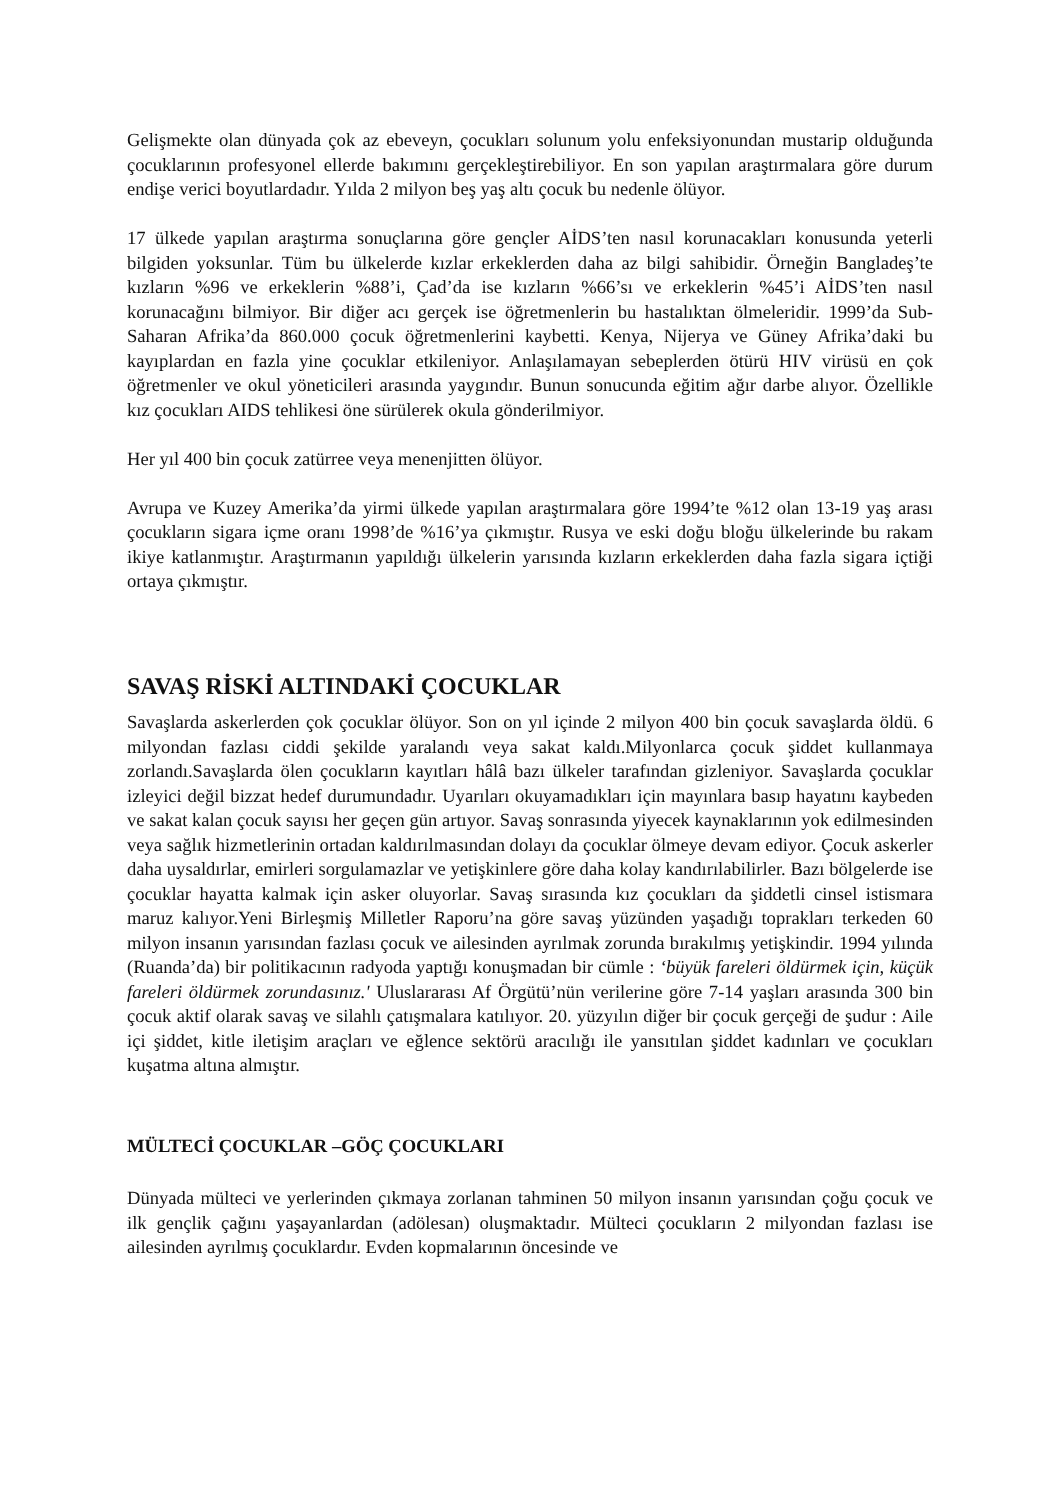Gelişmekte olan dünyada çok az ebeveyn, çocukları solunum yolu enfeksiyonundan mustarip olduğunda çocuklarının profesyonel ellerde bakımını gerçekleştirebiliyor. En son yapılan araştırmalara göre durum endişe verici boyutlardadır. Yılda 2 milyon beş yaş altı çocuk bu nedenle ölüyor.
17 ülkede yapılan araştırma sonuçlarına göre gençler AİDS’ten nasıl korunacakları konusunda yeterli bilgiden yoksunlar. Tüm bu ülkelerde kızlar erkeklerden daha az bilgi sahibidir. Örneğin Bangladeş’te kızların %96 ve erkeklerin %88’i, Çad’da ise kızların %66’sı ve erkeklerin %45’i AİDS’ten nasıl korunacağını bilmiyor. Bir diğer acı gerçek ise öğretmenlerin bu hastalıktan ölmeleridir. 1999’da Sub-Saharan Afrika’da 860.000 çocuk öğretmenlerini kaybetti. Kenya, Nijerya ve Güney Afrika’daki bu kayıplardan en fazla yine çocuklar etkileniyor. Anlaşılamayan sebeplerden ötürü HIV virüsü en çok öğretmenler ve okul yöneticileri arasında yaygındır. Bunun sonucunda eğitim ağır darbe alıyor. Özellikle kız çocukları AIDS tehlikesi öne sürülerek okula gönderilmiyor.
Her yıl 400 bin çocuk zatürree veya menenjitten ölüyor.
Avrupa ve Kuzey Amerika’da yirmi ülkede yapılan araştırmalara göre 1994’te %12 olan 13-19 yaş arası çocukların sigara içme oranı 1998’de %16’ya çıkmıştır. Rusya ve eski doğu bloğu ülkelerinde bu rakam ikiye katlanmıştır. Araştırmanın yapıldığı ülkelerin yarısında kızların erkeklerden daha fazla sigara içtiği ortaya çıkmıştır.
SAVAŞ RİSKİ ALTINDAKİ ÇOCUKLAR
Savaşlarda askerlerden çok çocuklar ölüyor. Son on yıl içinde 2 milyon 400 bin çocuk savaşlarda öldü. 6 milyondan fazlası ciddi şekilde yaralandı veya sakat kaldı.Milyonlarca çocuk şiddet kullanmaya zorlandı.Savaşlarda ölen çocukların kayıtları hâlâ bazı ülkeler tarafından gizleniyor. Savaşlarda çocuklar izleyici değil bizzat hedef durumundadır. Uyarıları okuyamadıkları için mayınlara basıp hayatını kaybeden ve sakat kalan çocuk sayısı her geçen gün artıyor. Savaş sonrasında yiyecek kaynaklarının yok edilmesinden veya sağlık hizmetlerinin ortadan kaldırılmasından dolayı da çocuklar ölmeye devam ediyor. Çocuk askerler daha uysaldırlar, emirleri sorgulamazlar ve yetişkinlere göre daha kolay kandırılabilirler. Bazı bölgelerde ise çocuklar hayatta kalmak için asker oluyorlar. Savaş sırasında kız çocukları da şiddetli cinsel istismara maruz kalıyor.Yeni Birleşmiş Milletler Raporu’na göre savaş yüzünden yaşadığı toprakları terkeden 60 milyon insanın yarısından fazlası çocuk ve ailesinden ayrılmak zorunda bırakılmış yetişkindir. 1994 yılında (Ruanda’da) bir politikacının radyoda yaptığı konuşmadan bir cümle : ‘büyük fareleri öldürmek için, küçük fareleri öldürmek zorundasınız.' Uluslararası Af Örgütü’nün verilerine göre 7-14 yaşları arasında 300 bin çocuk aktif olarak savaş ve silahlı çatışmalara katılıyor. 20. yüzyılın diğer bir çocuk gerçeği de şudur : Aile içi şiddet, kitle iletişim araçları ve eğlence sektörü aracılığı ile yansıtılan şiddet kadınları ve çocukları kuşatma altına almıştır.
MÜLTECİ ÇOCUKLAR –GÖÇ ÇOCUKLARI
Dünyada mülteci ve yerlerinden çıkmaya zorlanan tahminen 50 milyon insanın yarısından çoğu çocuk ve ilk gençlik çağını yaşayanlardan (adölesan) oluşmaktadır. Mülteci çocukların 2 milyondan fazlası ise ailesinden ayrılmış çocuklardır. Evden kopmalarının öncesinde ve